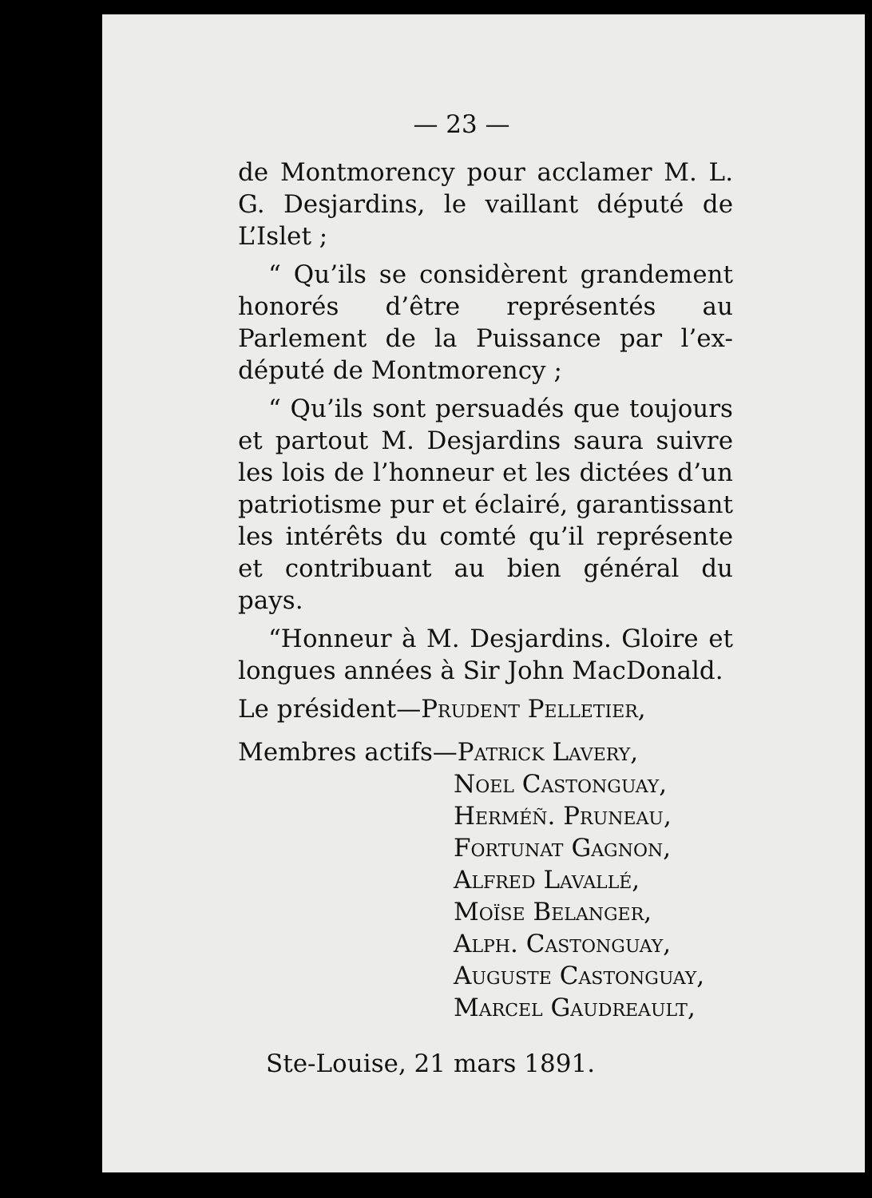— 23 —
de Montmorency pour acclamer M. L. G. Desjardins, le vaillant député de L’Islet ;
“ Qu’ils se considèrent grandement honorés d’être représentés au Parlement de la Puissance par l’ex-député de Montmorency ;
“ Qu’ils sont persuadés que toujours et partout M. Desjardins saura suivre les lois de l’honneur et les dictées d’un patriotisme pur et éclairé, garantissant les intérêts du comté qu’il représente et contribuant au bien général du pays.
“Honneur à M. Desjardins. Gloire et longues années à Sir John MacDonald.
Le président—Prudent Pelletier,
Membres actifs—Patrick Lavery,
Noel Castonguay,
Herméñ. Pruneau,
Fortunat Gagnon,
Alfred Lavallé,
Moïse Belanger,
Alph. Castonguay,
Auguste Castonguay,
Marcel Gaudreault,
Ste-Louise, 21 mars 1891.